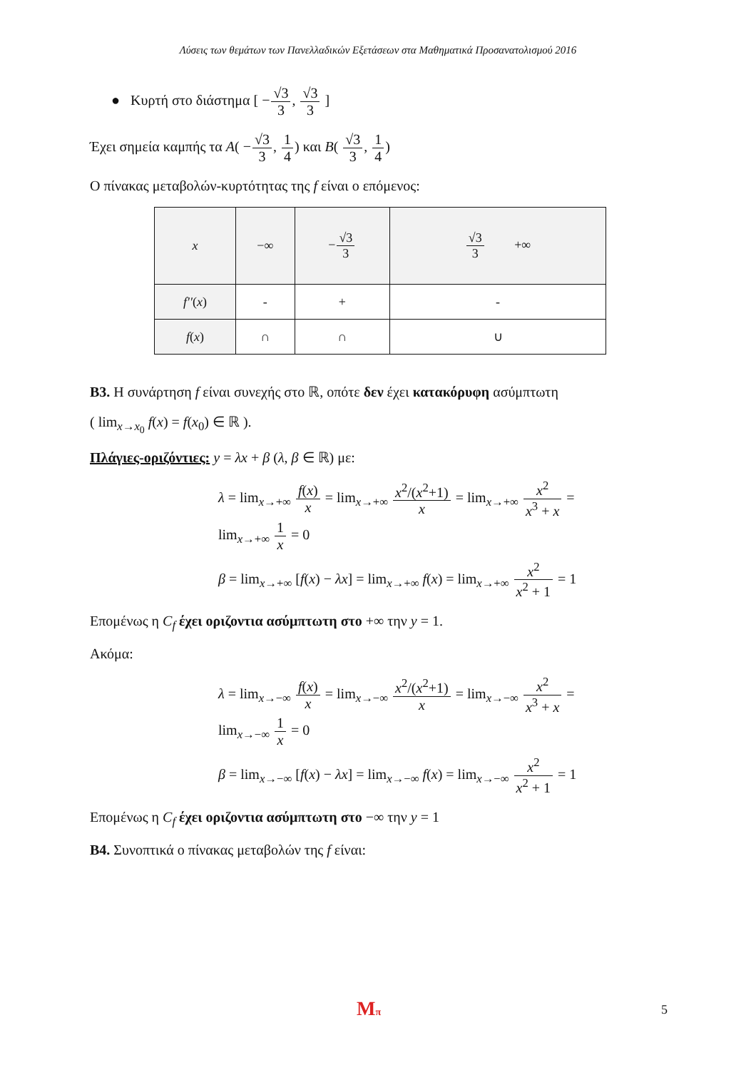Λύσεις των θεμάτων των Πανελλαδικών Εξετάσεων στα Μαθηματικά Προσανατολισμού 2016
● Κυρτή στο διάστημα [ −√3 3, √3 3 ]
Έχει σημεία καμπής τα A( −√3 3, 1 4) και B( √3 3, 1 4)
Ο πίνακας μεταβολών-κυρτότητας της f είναι ο επόμενος:
| x | −∞ | − √3 3 | √3 3 +∞ |
| f′′ ( x ) | - | + | - |
| f ( x ) | ∩ | ∩ | ∪ |
B3. Η συνάρτηση f είναι συνεχής στο ℝ, οπότε δεν έχει κατακόρυφη ασύμπτωτη
( lim<sub>x→x<sub>0</sub></sub> f(x) = f(x<sub>0</sub>) ∈ ℝ ).
Πλάγιες-οριζόντιες: y = λx + β (λ, β ∈ ℝ) με:
λ = lim<sub>x→+∞</sub> f(x) x = lim<sub>x→+∞</sub> x<sup>2</sup>/(x<sup>2</sup>+1) x = lim<sub>x→+∞</sub> x<sup>2</sup> x<sup>3</sup> + x = lim<sub>x→+∞</sub> 1 x = 0
β = lim<sub>x→+∞</sub> [f(x) − λx] = lim<sub>x→+∞</sub> f(x) = lim<sub>x→+∞</sub> x<sup>2</sup> x<sup>2</sup> + 1 = 1
Επομένως η C<sub>f</sub> έχει οριζοντια ασύμπτωτη στο +∞ την y = 1.
Ακόμα:
λ = lim<sub>x→−∞</sub> f(x) x = lim<sub>x→−∞</sub> x<sup>2</sup>/(x<sup>2</sup>+1) x = lim<sub>x→−∞</sub> x<sup>2</sup> x<sup>3</sup> + x = lim<sub>x→−∞</sub> 1 x = 0
β = lim<sub>x→−∞</sub> [f(x) − λx] = lim<sub>x→−∞</sub> f(x) = lim<sub>x→−∞</sub> x<sup>2</sup> x<sup>2</sup> + 1 = 1
Επομένως η C<sub>f</sub> έχει οριζοντια ασύμπτωτη στο −∞ την y = 1
B4. Συνοπτικά ο πίνακας μεταβολών της f είναι:
Mπ 5